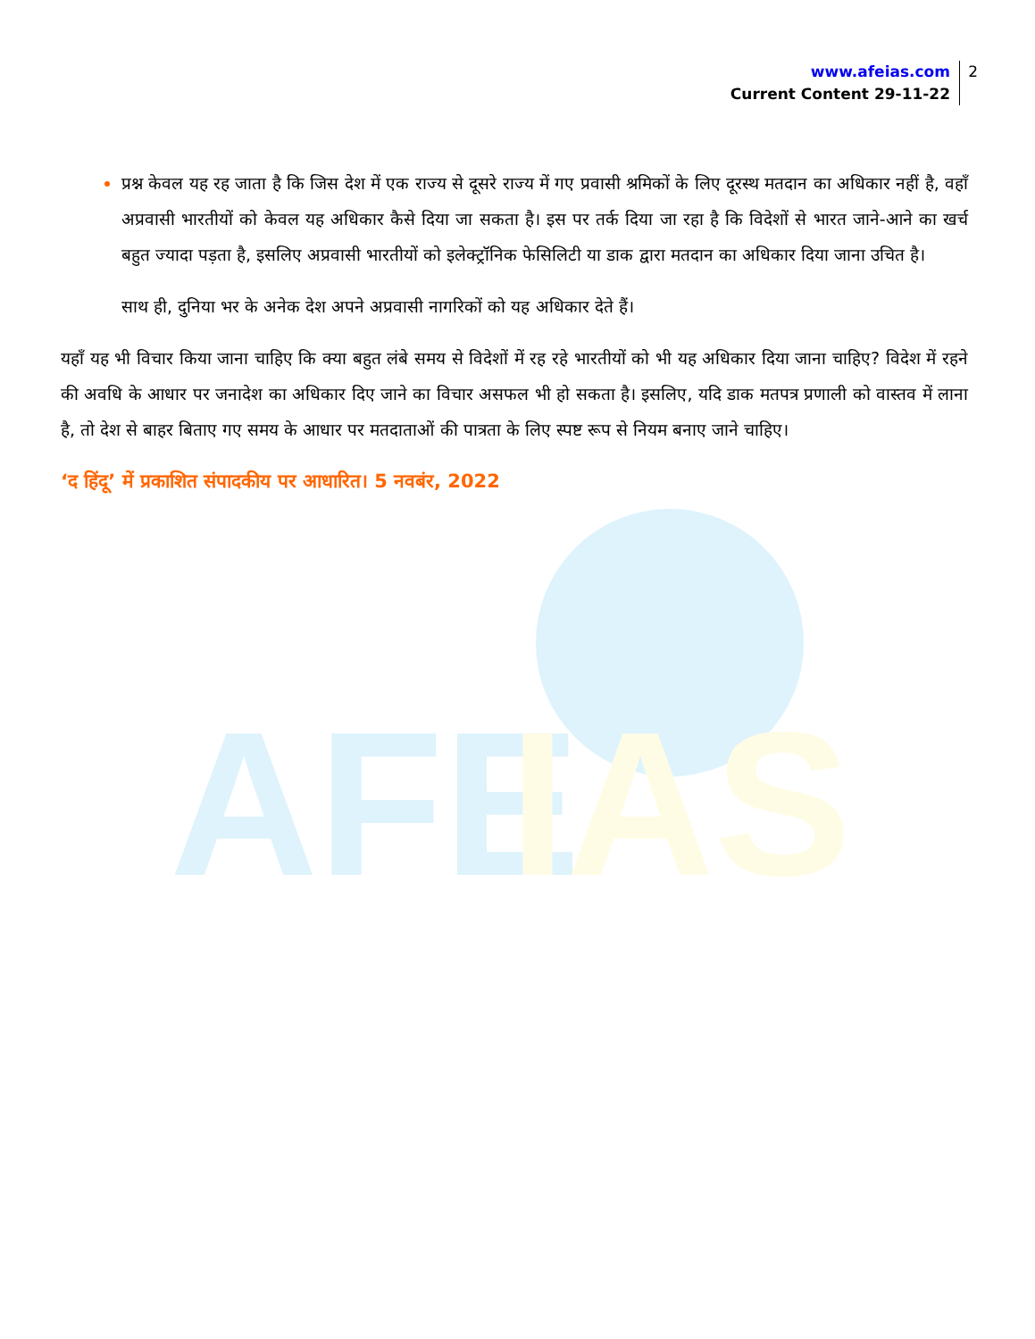www.afeias.com
Current Content 29-11-22
2
AFE
IAS
प्रश्न केवल यह रह जाता है कि जिस देश में एक राज्य से दूसरे राज्य में गए प्रवासी श्रमिकों के लिए दूरस्थ मतदान का अधिकार नहीं है, वहाँ अप्रवासी भारतीयों को केवल यह अधिकार कैसे दिया जा सकता है। इस पर तर्क दिया जा रहा है कि विदेशों से भारत जाने-आने का खर्च बहुत ज्यादा पड़ता है, इसलिए अप्रवासी भारतीयों को इलेक्ट्रॉनिक फेसिलिटी या डाक द्वारा मतदान का अधिकार दिया जाना उचित है।
साथ ही, दुनिया भर के अनेक देश अपने अप्रवासी नागरिकों को यह अधिकार देते हैं।
यहाँ यह भी विचार किया जाना चाहिए कि क्या बहुत लंबे समय से विदेशों में रह रहे भारतीयों को भी यह अधिकार दिया जाना चाहिए? विदेश में रहने की अवधि के आधार पर जनादेश का अधिकार दिए जाने का विचार असफल भी हो सकता है। इसलिए, यदि डाक मतपत्र प्रणाली को वास्तव में लाना है, तो देश से बाहर बिताए गए समय के आधार पर मतदाताओं की पात्रता के लिए स्पष्ट रूप से नियम बनाए जाने चाहिए।
‘द हिंदू’ में प्रकाशित संपादकीय पर आधारित। 5 नवबंर, 2022